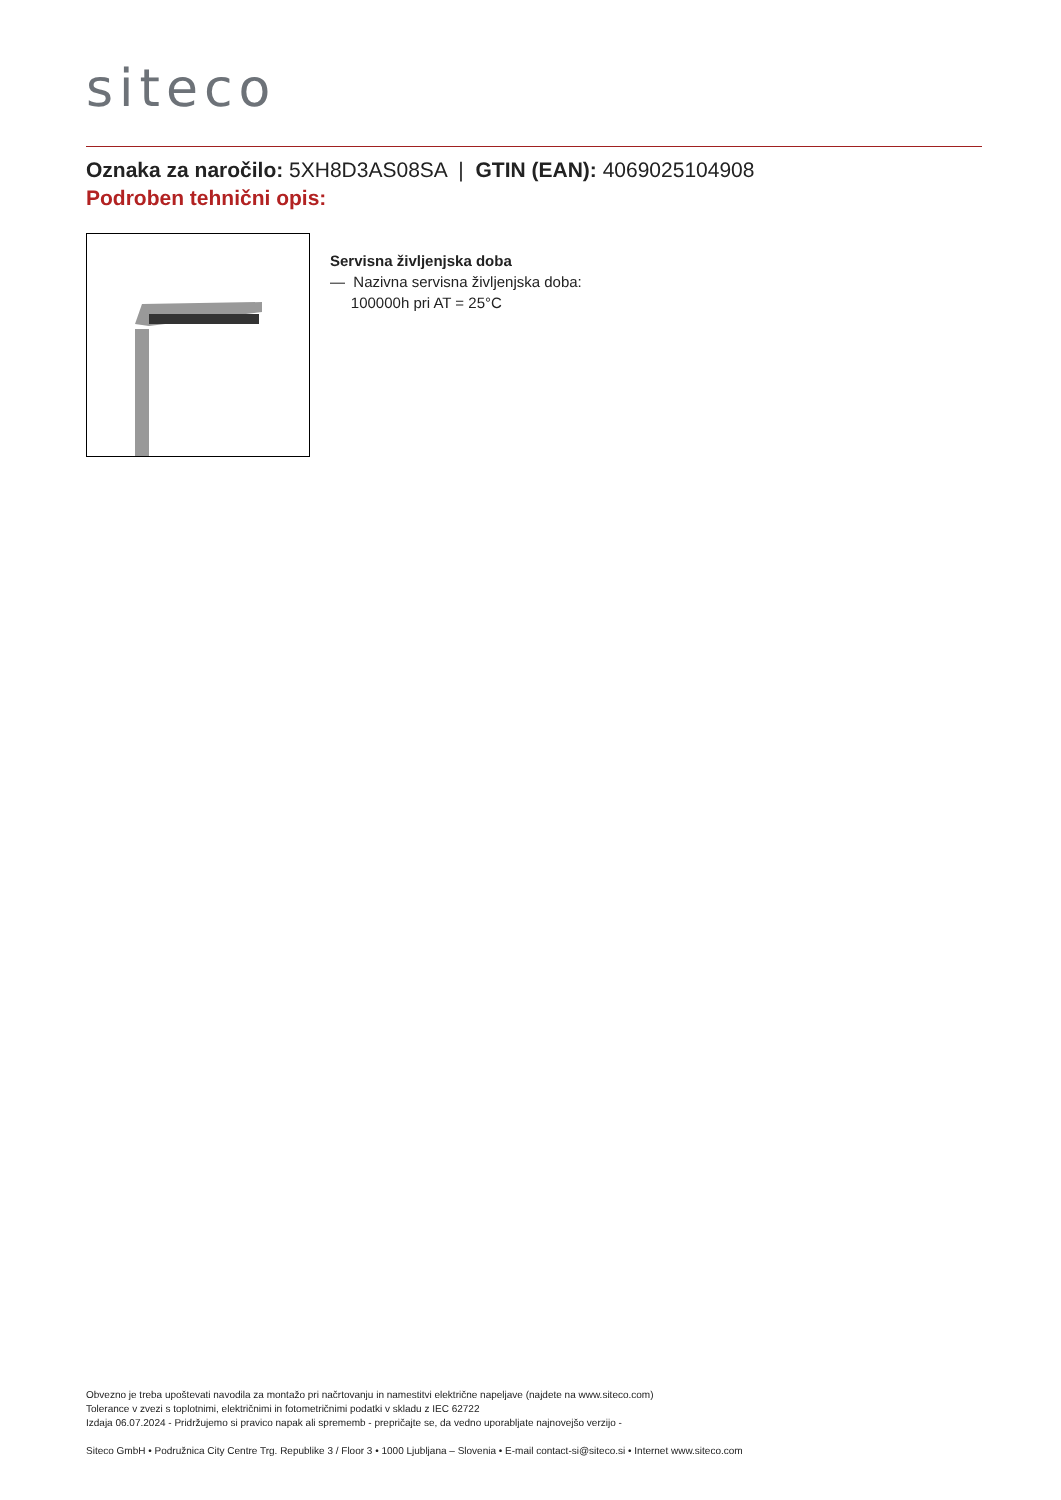siteco
Oznaka za naročilo: 5XH8D3AS08SA | GTIN (EAN): 4069025104908
Podroben tehnični opis:
Servisna življenjska doba
— Nazivna servisna življenjska doba:
100000h pri AT = 25°C
Obvezno je treba upoštevati navodila za montažo pri načrtovanju in namestitvi električne napeljave (najdete na www.siteco.com)
Tolerance v zvezi s toplotnimi, električnimi in fotometričnimi podatki v skladu z IEC 62722
Izdaja 06.07.2024 - Pridržujemo si pravico napak ali sprememb - prepričajte se, da vedno uporabljate najnovejšo verzijo -
Siteco GmbH • Podružnica City Centre Trg. Republike 3 / Floor 3 • 1000 Ljubljana – Slovenia • E-mail contact-si@siteco.si • Internet www.siteco.com